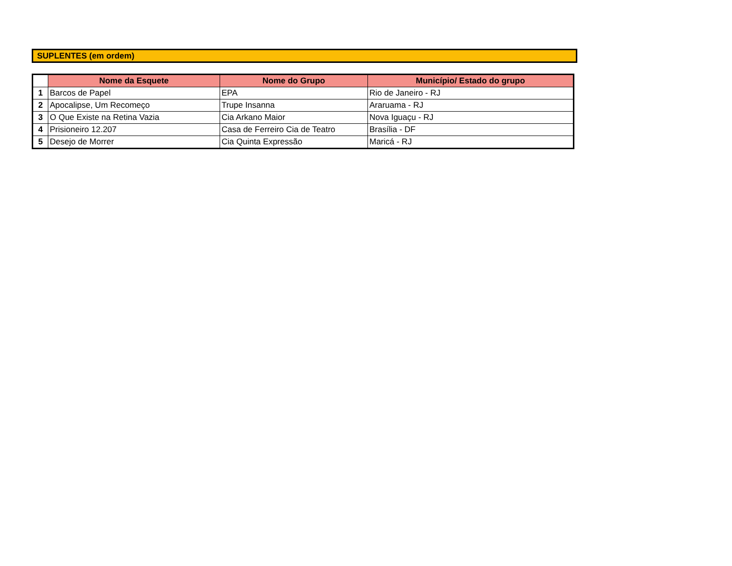SUPLENTES (em ordem)
| | Nome da Esquete | Nome do Grupo | Município/ Estado do grupo |
| --- | --- | --- | --- |
| 1 | Barcos de Papel | EPA | Rio de Janeiro - RJ |
| 2 | Apocalipse, Um Recomeço | Trupe Insanna | Araruama - RJ |
| 3 | O Que Existe na Retina Vazia | Cia Arkano Maior | Nova Iguaçu - RJ |
| 4 | Prisioneiro 12.207 | Casa de Ferreiro Cia de Teatro | Brasília - DF |
| 5 | Desejo de Morrer | Cia Quinta Expressão | Maricá - RJ |